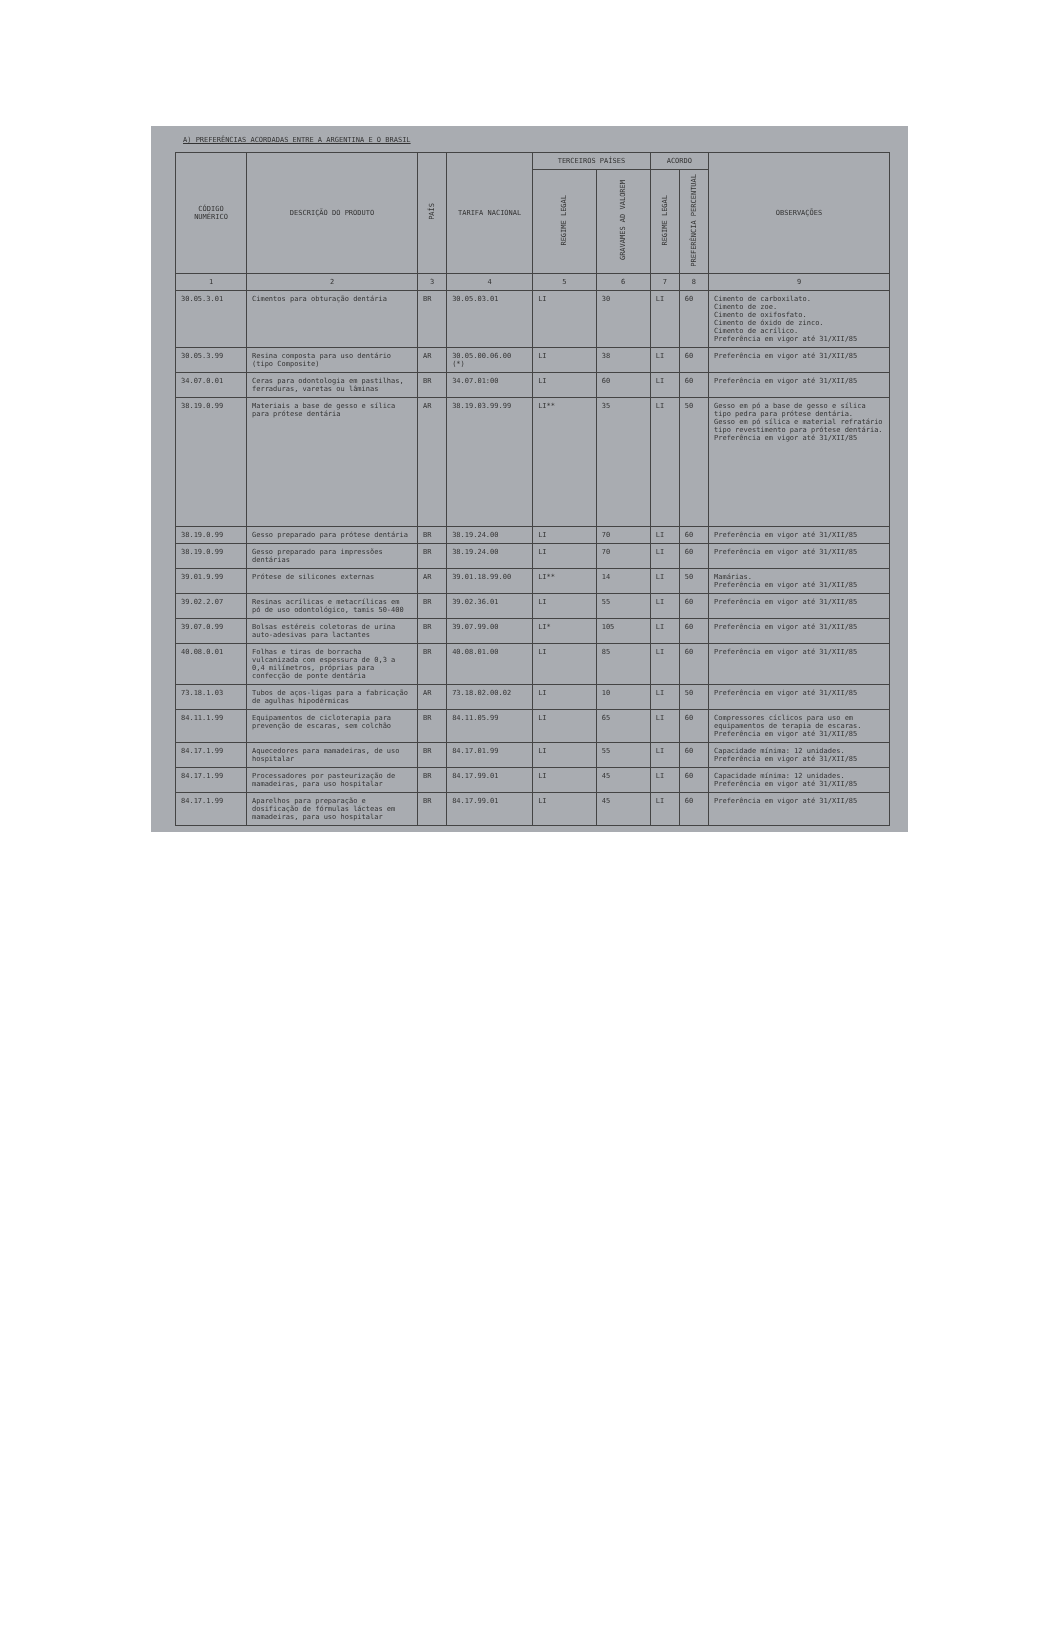A) PREFERÊNCIAS ACORDADAS ENTRE A ARGENTINA E O BRASIL
| CÓDIGO NUMÉRICO | DESCRIÇÃO DO PRODUTO | PAÍS | TARIFA NACIONAL | TERCEIROS PAÍSES | | ACORDO | | OBSERVAÇÕES |
| --- | --- | --- | --- | --- | --- | --- | --- | --- |
| | | | | REGIME LEGAL | GRAVAMES AD VALOREM | REGIME LEGAL | PREFERÊNCIA PERCENTUAL | |
| 1 | 2 | 3 | 4 | 5 | 6 | 7 | 8 | 9 |
| 30.05.3.01 | Cimentos para obturação dentária | BR | 30.05.03.01 | LI | 30 | LI | 60 | Cimento de carboxilato. Cimento de zoe. Cimento de oxifosfato. Cimento de óxido de zinco. Cimento de acrílico. Preferência em vigor até 31/XII/85 |
| 30.05.3.99 | Resina composta para uso dentário (tipo Composite) | AR | 30.05.00.06.00 (*) | LI | 38 | LI | 60 | Preferência em vigor até 31/XII/85 |
| 34.07.0.01 | Ceras para odontologia em pastilhas, ferraduras, varetas ou lâminas | BR | 34.07.01:00 | LI | 60 | LI | 60 | Preferência em vigor até 31/XII/85 |
| 38.19.0.99 | Materiais a base de gesso e sílica para prótese dentária | AR | 38.19.03.99.99 | LI** | 35 | LI | 50 | Gesso em pó a base de gesso e sílica tipo pedra para prótese dentária. Gesso em pó sílica e material refratário tipo revestimento para prótese dentária. Preferência em vigor até 31/XII/85 |
| 38.19.0.99 | Gesso preparado para prótese dentária | BR | 38.19.24.00 | LI | 70 | LI | 60 | Preferência em vigor até 31/XII/85 |
| 38.19.0.99 | Gesso preparado para impressões dentárias | BR | 38.19.24.00 | LI | 70 | LI | 60 | Preferência em vigor até 31/XII/85 |
| 39.01.9.99 | Prótese de silicones externas | AR | 39.01.18.99.00 | LI** | 14 | LI | 50 | Mamárias. Preferência em vigor até 31/XII/85 |
| 39.02.2.07 | Resinas acrílicas e metacrílicas em pó de uso odontológico, tamis 50-400 | BR | 39.02.36.01 | LI | 55 | LI | 60 | Preferência em vigor até 31/XII/85 |
| 39.07.0.99 | Bolsas estéreis coletoras de urina auto-adesivas para lactantes | BR | 39.07.99.00 | LI* | 105 | LI | 60 | Preferência em vigor até 31/XII/85 |
| 40.08.0.01 | Folhas e tiras de borracha vulcanizada com espessura de 0,3 a 0,4 milímetros, próprias para confecção de ponte dentária | BR | 40.08.01.00 | LI | 85 | LI | 60 | Preferência em vigor até 31/XII/85 |
| 73.18.1.03 | Tubos de aços-ligas para a fabricação de agulhas hipodérmicas | AR | 73.18.02.00.02 | LI | 10 | LI | 50 | Preferência em vigor até 31/XII/85 |
| 84.11.1.99 | Equipamentos de cicloterapia para prevenção de escaras, sem colchão | BR | 84.11.05.99 | LI | 65 | LI | 60 | Compressores cíclicos para uso em equipamentos de terapia de escaras. Preferência em vigor até 31/XII/85 |
| 84.17.1.99 | Aquecedores para mamadeiras, de uso hospitalar | BR | 84.17.01.99 | LI | 55 | LI | 60 | Capacidade mínima: 12 unidades. Preferência em vigor até 31/XII/85 |
| 84.17.1.99 | Processadores por pasteurização de mamadeiras, para uso hospitalar | BR | 84.17.99.01 | LI | 45 | LI | 60 | Capacidade mínima: 12 unidades. Preferência em vigor até 31/XII/85 |
| 84.17.1.99 | Aparelhos para preparação e dosificação de fórmulas lácteas em mamadeiras, para uso hospitalar | BR | 84.17.99.01 | LI | 45 | LI | 60 | Preferência em vigor até 31/XII/85 |